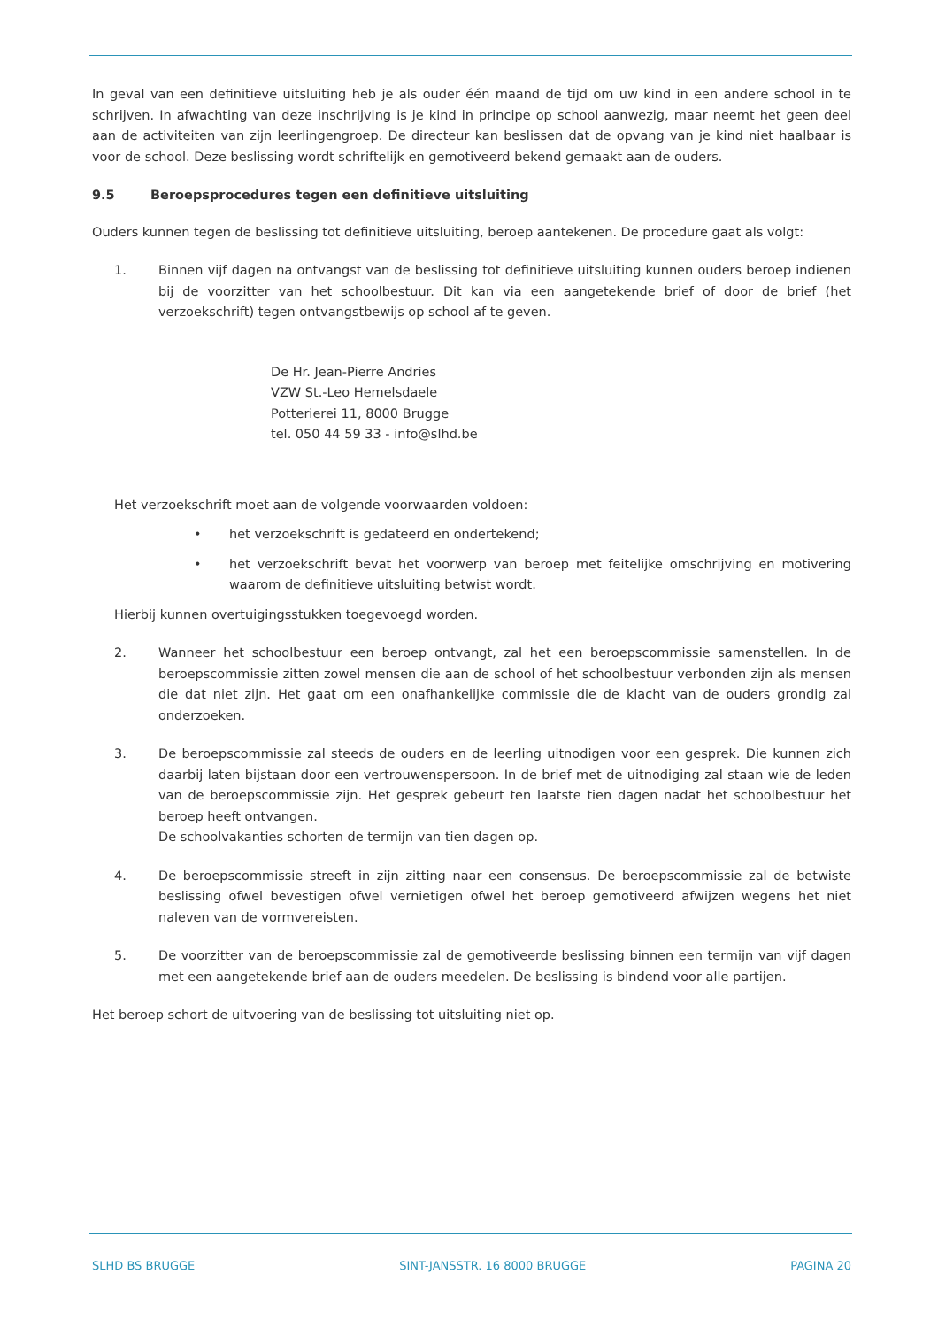In geval van een definitieve uitsluiting heb je als ouder één maand de tijd om uw kind in een andere school in te schrijven. In afwachting van deze inschrijving is je kind in principe op school aanwezig, maar neemt het geen deel aan de activiteiten van zijn leerlingengroep. De directeur kan beslissen dat de opvang van je kind niet haalbaar is voor de school. Deze beslissing wordt schriftelijk en gemotiveerd bekend gemaakt aan de ouders.
9.5 Beroepsprocedures tegen een definitieve uitsluiting
Ouders kunnen tegen de beslissing tot definitieve uitsluiting, beroep aantekenen. De procedure gaat als volgt:
1. Binnen vijf dagen na ontvangst van de beslissing tot definitieve uitsluiting kunnen ouders beroep indienen bij de voorzitter van het schoolbestuur. Dit kan via een aangetekende brief of door de brief (het verzoekschrift) tegen ontvangstbewijs op school af te geven.
De Hr. Jean-Pierre Andries
VZW St.-Leo Hemelsdaele
Potterierei 11, 8000 Brugge
tel. 050 44 59 33 - info@slhd.be
Het verzoekschrift moet aan de volgende voorwaarden voldoen:
• het verzoekschrift is gedateerd en ondertekend;
• het verzoekschrift bevat het voorwerp van beroep met feitelijke omschrijving en motivering waarom de definitieve uitsluiting betwist wordt.
Hierbij kunnen overtuigingsstukken toegevoegd worden.
2. Wanneer het schoolbestuur een beroep ontvangt, zal het een beroepscommissie samenstellen. In de beroepscommissie zitten zowel mensen die aan de school of het schoolbestuur verbonden zijn als mensen die dat niet zijn. Het gaat om een onafhankelijke commissie die de klacht van de ouders grondig zal onderzoeken.
3. De beroepscommissie zal steeds de ouders en de leerling uitnodigen voor een gesprek. Die kunnen zich daarbij laten bijstaan door een vertrouwenspersoon. In de brief met de uitnodiging zal staan wie de leden van de beroepscommissie zijn. Het gesprek gebeurt ten laatste tien dagen nadat het schoolbestuur het beroep heeft ontvangen.
De schoolvakanties schorten de termijn van tien dagen op.
4. De beroepscommissie streeft in zijn zitting naar een consensus. De beroepscommissie zal de betwiste beslissing ofwel bevestigen ofwel vernietigen ofwel het beroep gemotiveerd afwijzen wegens het niet naleven van de vormvereisten.
5. De voorzitter van de beroepscommissie zal de gemotiveerde beslissing binnen een termijn van vijf dagen met een aangetekende brief aan de ouders meedelen. De beslissing is bindend voor alle partijen.
Het beroep schort de uitvoering van de beslissing tot uitsluiting niet op.
SLHD BS BRUGGE SINT-JANSSTR. 16 8000 BRUGGE PAGINA 20